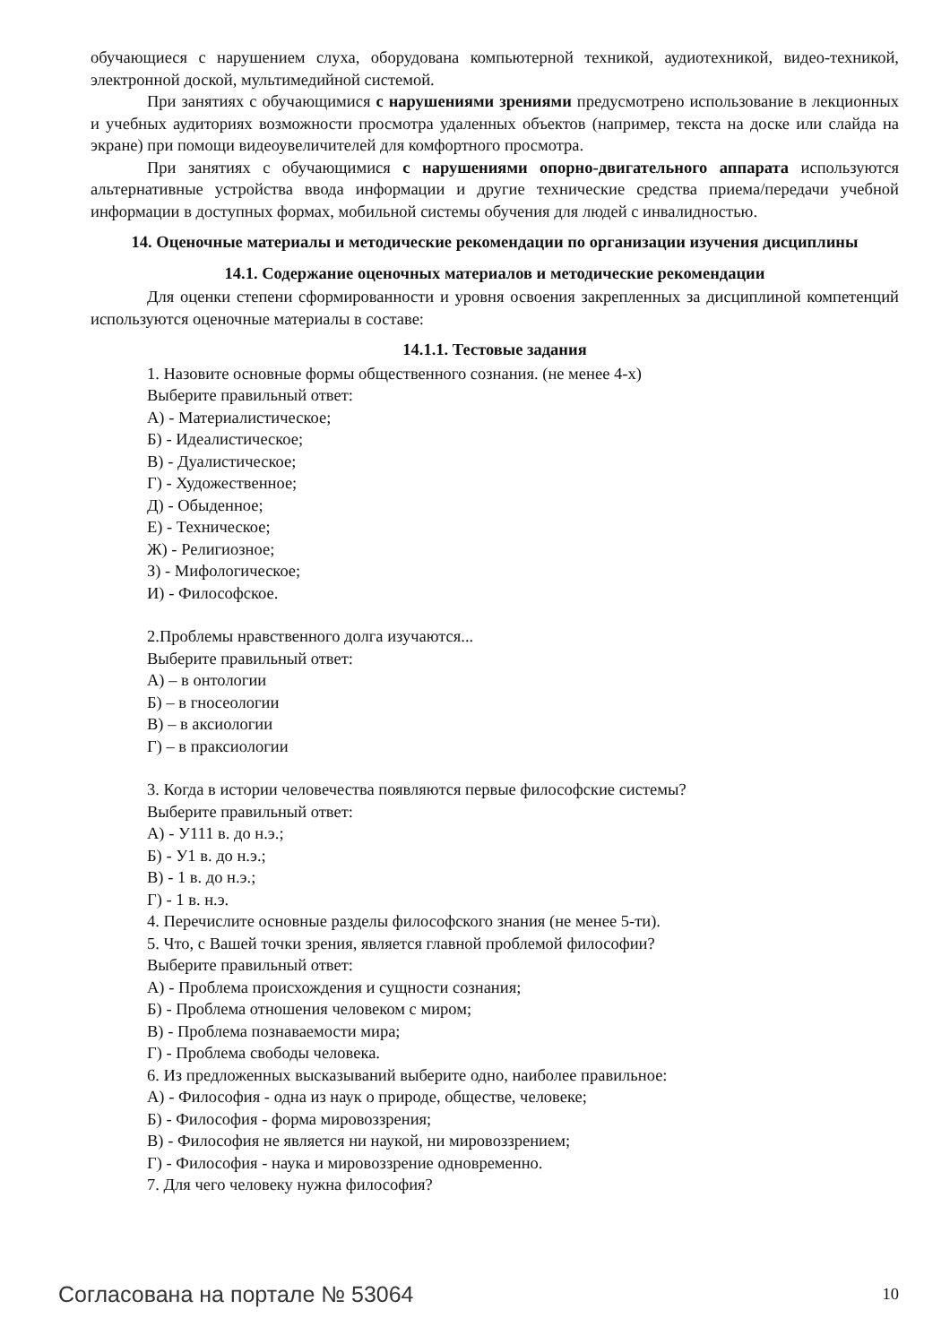обучающиеся с нарушением слуха, оборудована компьютерной техникой, аудиотехникой, видео-техникой, электронной доской, мультимедийной системой.
При занятиях с обучающимися с нарушениями зрениями предусмотрено использование в лекционных и учебных аудиториях возможности просмотра удаленных объектов (например, текста на доске или слайда на экране) при помощи видеоувеличителей для комфортного просмотра.
При занятиях с обучающимися с нарушениями опорно-двигательного аппарата используются альтернативные устройства ввода информации и другие технические средства приема/передачи учебной информации в доступных формах, мобильной системы обучения для людей с инвалидностью.
14. Оценочные материалы и методические рекомендации по организации изучения дисциплины
14.1. Содержание оценочных материалов и методические рекомендации
Для оценки степени сформированности и уровня освоения закрепленных за дисциплиной компетенций используются оценочные материалы в составе:
14.1.1. Тестовые задания
1. Назовите основные формы общественного сознания. (не менее 4-х)
Выберите правильный ответ:
А) - Материалистическое;
Б) - Идеалистическое;
В) - Дуалистическое;
Г) - Художественное;
Д) - Обыденное;
Е) - Техническое;
Ж) - Религиозное;
З) - Мифологическое;
И) - Философское.
2.Проблемы нравственного долга изучаются...
Выберите правильный ответ:
А) – в онтологии
Б) – в гносеологии
В) – в аксиологии
Г) – в праксиологии
3. Когда в истории человечества появляются первые философские системы?
Выберите правильный ответ:
А) - У111 в. до н.э.;
Б) - У1 в. до н.э.;
В) - 1 в. до н.э.;
Г) - 1 в. н.э.
4. Перечислите основные разделы философского знания (не менее 5-ти).
5. Что, с Вашей точки зрения, является главной проблемой философии?
Выберите правильный ответ:
А) - Проблема происхождения и сущности сознания;
Б) - Проблема отношения человеком с миром;
В) - Проблема познаваемости мира;
Г) - Проблема свободы человека.
6. Из предложенных высказываний выберите одно, наиболее правильное:
А) - Философия - одна из наук о природе, обществе, человеке;
Б) - Философия - форма мировоззрения;
В) - Философия не является ни наукой, ни мировоззрением;
Г) - Философия - наука и мировоззрение одновременно.
7. Для чего человеку нужна философия?
Согласована на портале № 53064 10